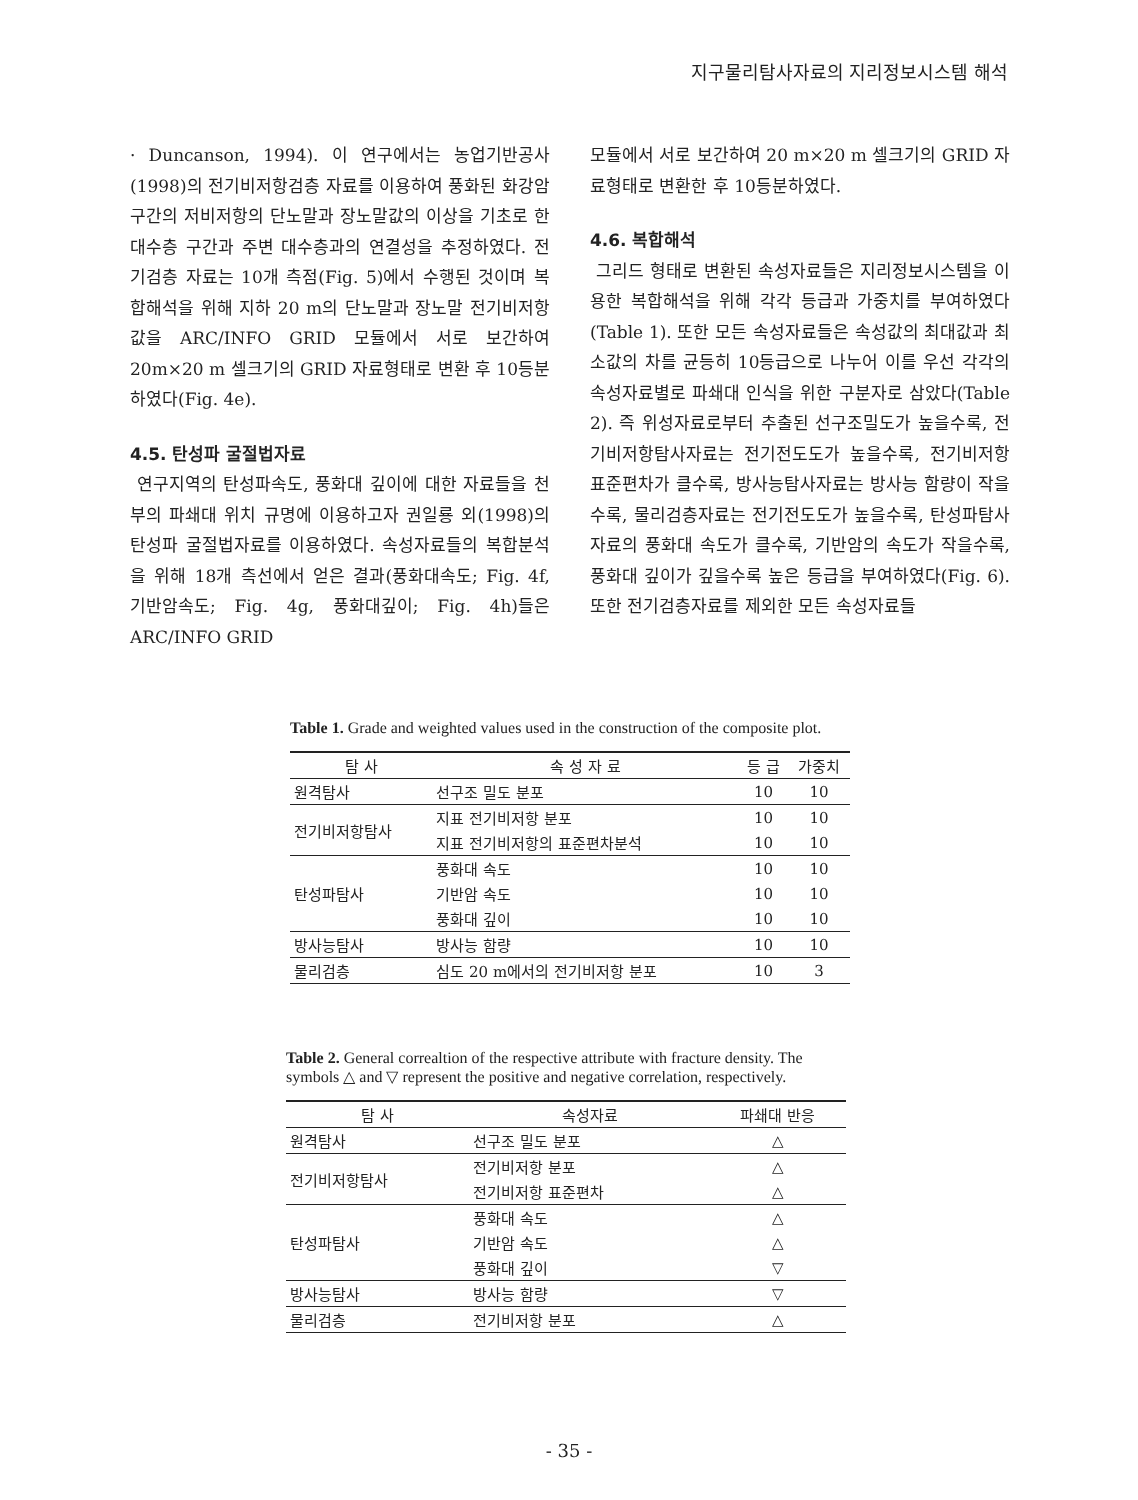지구물리탐사자료의 지리정보시스템 해석
· Duncanson, 1994). 이 연구에서는 농업기반공사(1998)의 전기비저항검층 자료를 이용하여 풍화된 화강암 구간의 저비저항의 단노말과 장노말값의 이상을 기초로 한 대수층 구간과 주변 대수층과의 연결성을 추정하였다. 전기검층 자료는 10개 측점(Fig. 5)에서 수행된 것이며 복합해석을 위해 지하 20 m의 단노말과 장노말 전기비저항값을 ARC/INFO GRID 모듈에서 서로 보간하여 20m×20 m 셀크기의 GRID 자료형태로 변환 후 10등분하였다(Fig. 4e).
4.5. 탄성파 굴절법자료
연구지역의 탄성파속도, 풍화대 깊이에 대한 자료들을 천부의 파쇄대 위치 규명에 이용하고자 권일룡 외(1998)의 탄성파 굴절법자료를 이용하였다. 속성자료들의 복합분석을 위해 18개 측선에서 얻은 결과(풍화대속도; Fig. 4f, 기반암속도; Fig. 4g, 풍화대깊이; Fig. 4h)들은 ARC/INFO GRID
모듈에서 서로 보간하여 20 m×20 m 셀크기의 GRID 자료형태로 변환한 후 10등분하였다.
4.6. 복합해석
그리드 형태로 변환된 속성자료들은 지리정보시스템을 이용한 복합해석을 위해 각각 등급과 가중치를 부여하였다(Table 1). 또한 모든 속성자료들은 속성값의 최대값과 최소값의 차를 균등히 10등급으로 나누어 이를 우선 각각의 속성자료별로 파쇄대 인식을 위한 구분자로 삼았다(Table 2). 즉 위성자료로부터 추출된 선구조밀도가 높을수록, 전기비저항탐사자료는 전기전도도가 높을수록, 전기비저항표준편차가 클수록, 방사능탐사자료는 방사능 함량이 작을수록, 물리검층자료는 전기전도도가 높을수록, 탄성파탐사자료의 풍화대 속도가 클수록, 기반암의 속도가 작을수록, 풍화대 깊이가 깊을수록 높은 등급을 부여하였다(Fig. 6). 또한 전기검층자료를 제외한 모든 속성자료들
Table 1. Grade and weighted values used in the construction of the composite plot.
| 탐 사 | 속 성 자 료 | 등 급 | 가중치 |
| --- | --- | --- | --- |
| 원격탐사 | 선구조 밀도 분포 | 10 | 10 |
| 전기비저항탐사 | 지표 전기비저항 분포 | 10 | 10 |
| | 지표 전기비저항의 표준편차분석 | 10 | 10 |
| 탄성파탐사 | 풍화대 속도 | 10 | 10 |
| | 기반암 속도 | 10 | 10 |
| | 풍화대 깊이 | 10 | 10 |
| 방사능탐사 | 방사능 함량 | 10 | 10 |
| 물리검층 | 심도 20 m에서의 전기비저항 분포 | 10 | 3 |
Table 2. General correaltion of the respective attribute with fracture density. The symbols △ and ▽ represent the positive and negative correlation, respectively.
| 탐 사 | 속성자료 | 파쇄대 반응 |
| --- | --- | --- |
| 원격탐사 | 선구조 밀도 분포 | △ |
| 전기비저항탐사 | 전기비저항 분포 | △ |
| | 전기비저항 표준편차 | △ |
| 탄성파탐사 | 풍화대 속도 | △ |
| | 기반암 속도 | △ |
| | 풍화대 깊이 | ▽ |
| 방사능탐사 | 방사능 함량 | ▽ |
| 물리검층 | 전기비저항 분포 | △ |
- 35 -